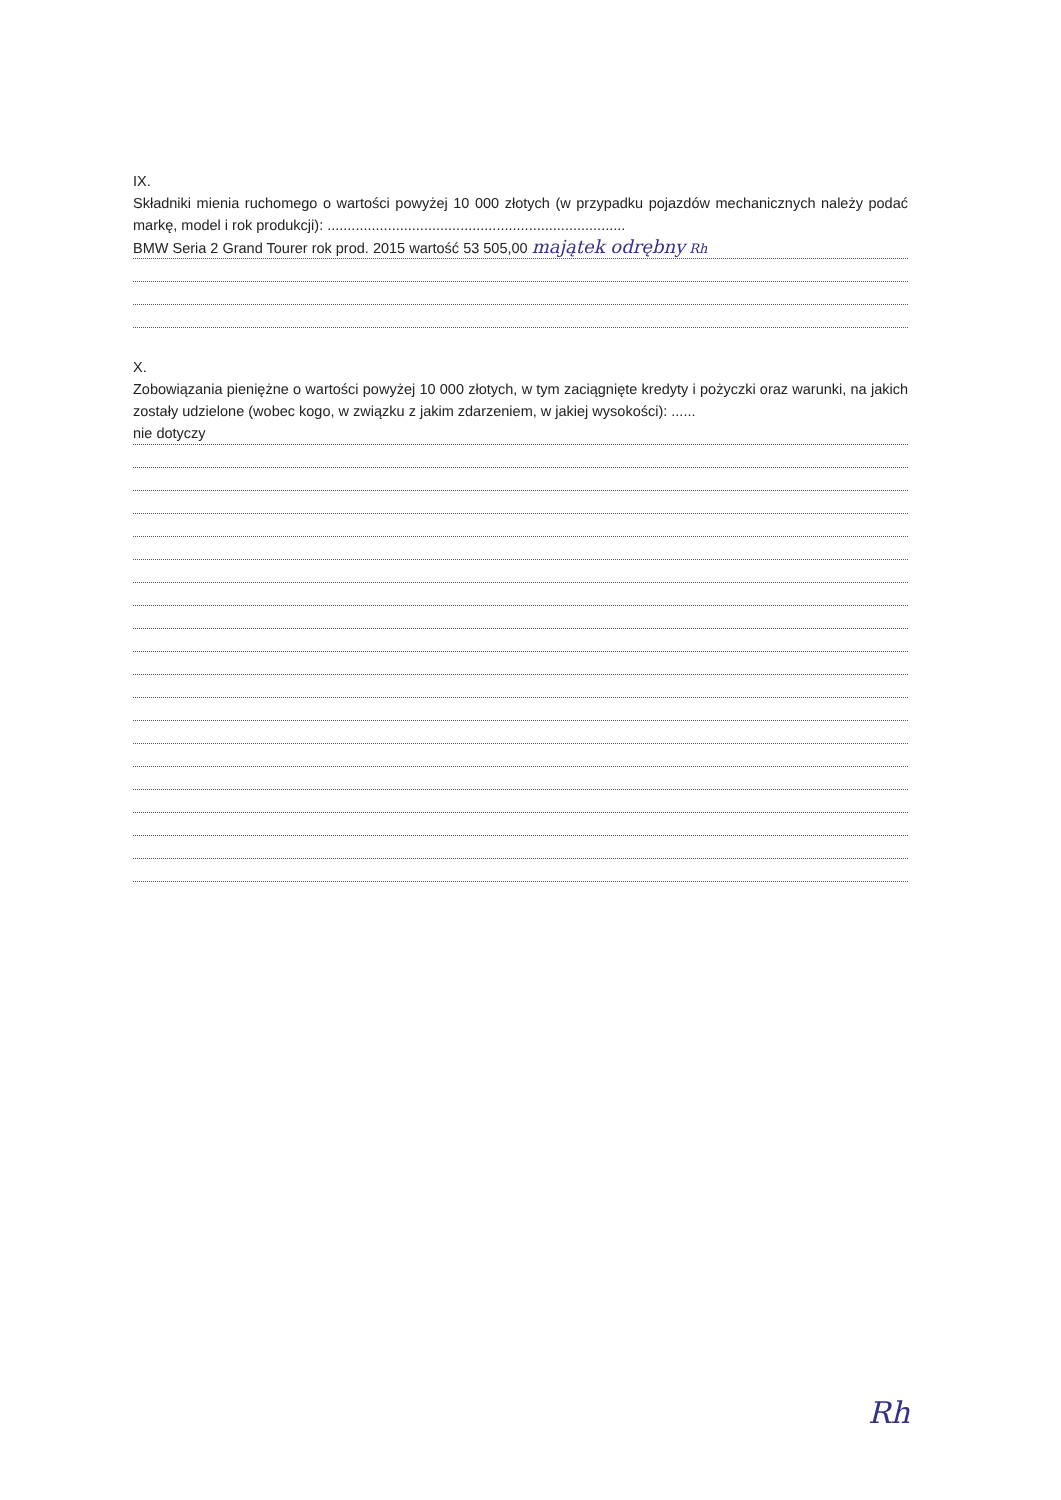IX.
Składniki mienia ruchomego o wartości powyżej 10 000 złotych (w przypadku pojazdów mechanicznych należy podać markę, model i rok produkcji): ..........................................................................
BMW Seria 2 Grand Tourer rok prod. 2015 wartość 53 505,00 majątek odrębny Rh
X.
Zobowiązania pieniężne o wartości powyżej 10 000 złotych, w tym zaciągnięte kredyty i pożyczki oraz warunki, na jakich zostały udzielone (wobec kogo, w związku z jakim zdarzeniem, w jakiej wysokości): ......
nie dotyczy
Rh